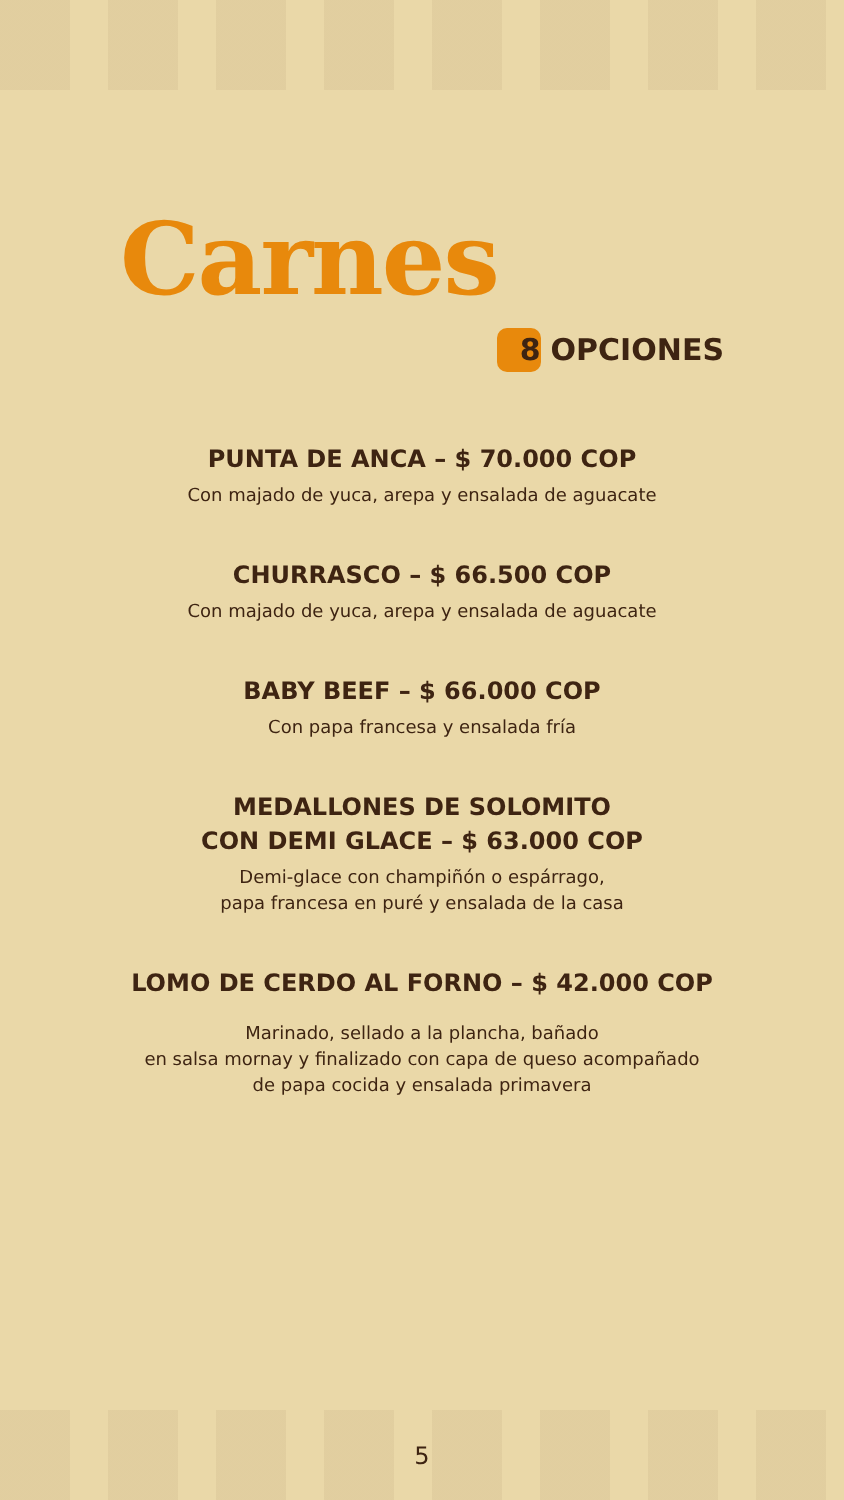Carnes
8 OPCIONES
PUNTA DE ANCA – $ 70.000 COP
Con majado de yuca, arepa y ensalada de aguacate
CHURRASCO – $ 66.500 COP
Con majado de yuca, arepa y ensalada de aguacate
BABY BEEF – $ 66.000 COP
Con papa francesa y ensalada fría
MEDALLONES DE SOLOMITO
CON DEMI GLACE – $ 63.000 COP
Demi-glace con champiñón o espárrago,
papa francesa en puré y ensalada de la casa
LOMO DE CERDO AL FORNO – $ 42.000 COP
Marinado, sellado a la plancha, bañado
en salsa mornay y finalizado con capa de queso acompañado
de papa cocida y ensalada primavera
5